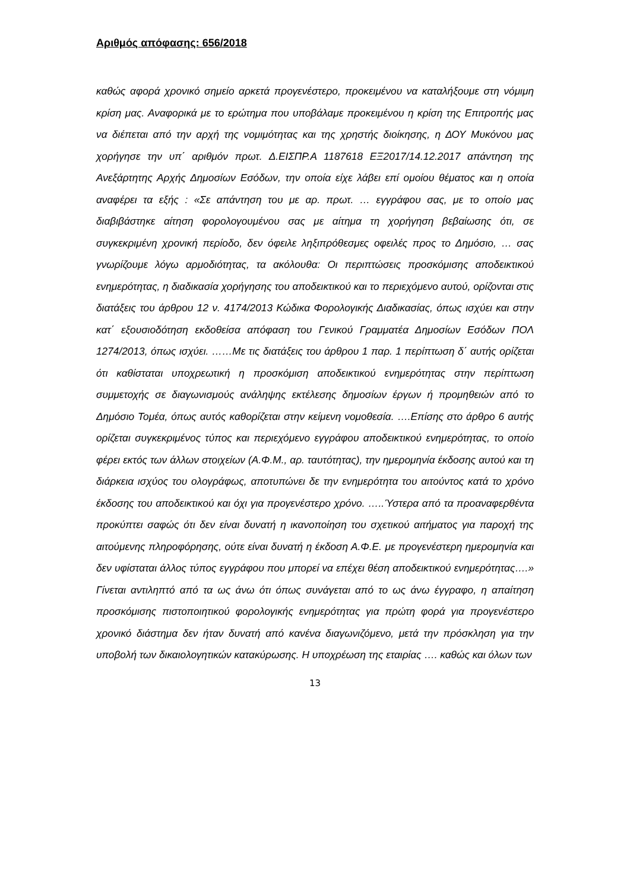Αριθμός απόφασης: 656/2018
καθώς αφορά χρονικό σημείο αρκετά προγενέστερο, προκειμένου να καταλήξουμε στη νόμιμη κρίση μας. Αναφορικά με το ερώτημα που υποβάλαμε προκειμένου η κρίση της Επιτροπής μας να διέπεται από την αρχή της νομιμότητας και της χρηστής διοίκησης, η ΔΟΥ Μυκόνου μας χορήγησε την υπ΄ αριθμόν πρωτ. Δ.ΕΙΣΠΡ.Α 1187618 ΕΞ2017/14.12.2017 απάντηση της Ανεξάρτητης Αρχής Δημοσίων Εσόδων, την οποία είχε λάβει επί ομοίου θέματος και η οποία αναφέρει τα εξής : «Σε απάντηση του με αρ. πρωτ. … εγγράφου σας, με το οποίο μας διαβιβάστηκε αίτηση φορολογουμένου σας με αίτημα τη χορήγηση βεβαίωσης ότι, σε συγκεκριμένη χρονική περίοδο, δεν όφειλε ληξιπρόθεσμες οφειλές προς το Δημόσιο, … σας γνωρίζουμε λόγω αρμοδιότητας, τα ακόλουθα: Οι περιπτώσεις προσκόμισης αποδεικτικού ενημερότητας, η διαδικασία χορήγησης του αποδεικτικού και το περιεχόμενο αυτού, ορίζονται στις διατάξεις του άρθρου 12 ν. 4174/2013 Κώδικα Φορολογικής Διαδικασίας, όπως ισχύει και στην κατ΄ εξουσιοδότηση εκδοθείσα απόφαση του Γενικού Γραμματέα Δημοσίων Εσόδων ΠΟΛ 1274/2013, όπως ισχύει. ……Με τις διατάξεις του άρθρου 1 παρ. 1 περίπτωση δ΄ αυτής ορίζεται ότι καθίσταται υποχρεωτική η προσκόμιση αποδεικτικού ενημερότητας στην περίπτωση συμμετοχής σε διαγωνισμούς ανάληψης εκτέλεσης δημοσίων έργων ή προμηθειών από το Δημόσιο Τομέα, όπως αυτός καθορίζεται στην κείμενη νομοθεσία. ….Επίσης στο άρθρο 6 αυτής ορίζεται συγκεκριμένος τύπος και περιεχόμενο εγγράφου αποδεικτικού ενημερότητας, το οποίο φέρει εκτός των άλλων στοιχείων (Α.Φ.Μ., αρ. ταυτότητας), την ημερομηνία έκδοσης αυτού και τη διάρκεια ισχύος του ολογράφως, αποτυπώνει δε την ενημερότητα του αιτούντος κατά το χρόνο έκδοσης του αποδεικτικού και όχι για προγενέστερο χρόνο. …..Ύστερα από τα προαναφερθέντα προκύπτει σαφώς ότι δεν είναι δυνατή η ικανοποίηση του σχετικού αιτήματος για παροχή της αιτούμενης πληροφόρησης, ούτε είναι δυνατή η έκδοση Α.Φ.Ε. με προγενέστερη ημερομηνία και δεν υφίσταται άλλος τύπος εγγράφου που μπορεί να επέχει θέση αποδεικτικού ενημερότητας….» Γίνεται αντιληπτό από τα ως άνω ότι όπως συνάγεται από το ως άνω έγγραφο, η απαίτηση προσκόμισης πιστοποιητικού φορολογικής ενημερότητας για πρώτη φορά για προγενέστερο χρονικό διάστημα δεν ήταν δυνατή από κανένα διαγωνιζόμενο, μετά την πρόσκληση για την υποβολή των δικαιολογητικών κατακύρωσης. Η υποχρέωση της εταιρίας …. καθώς και όλων των
13